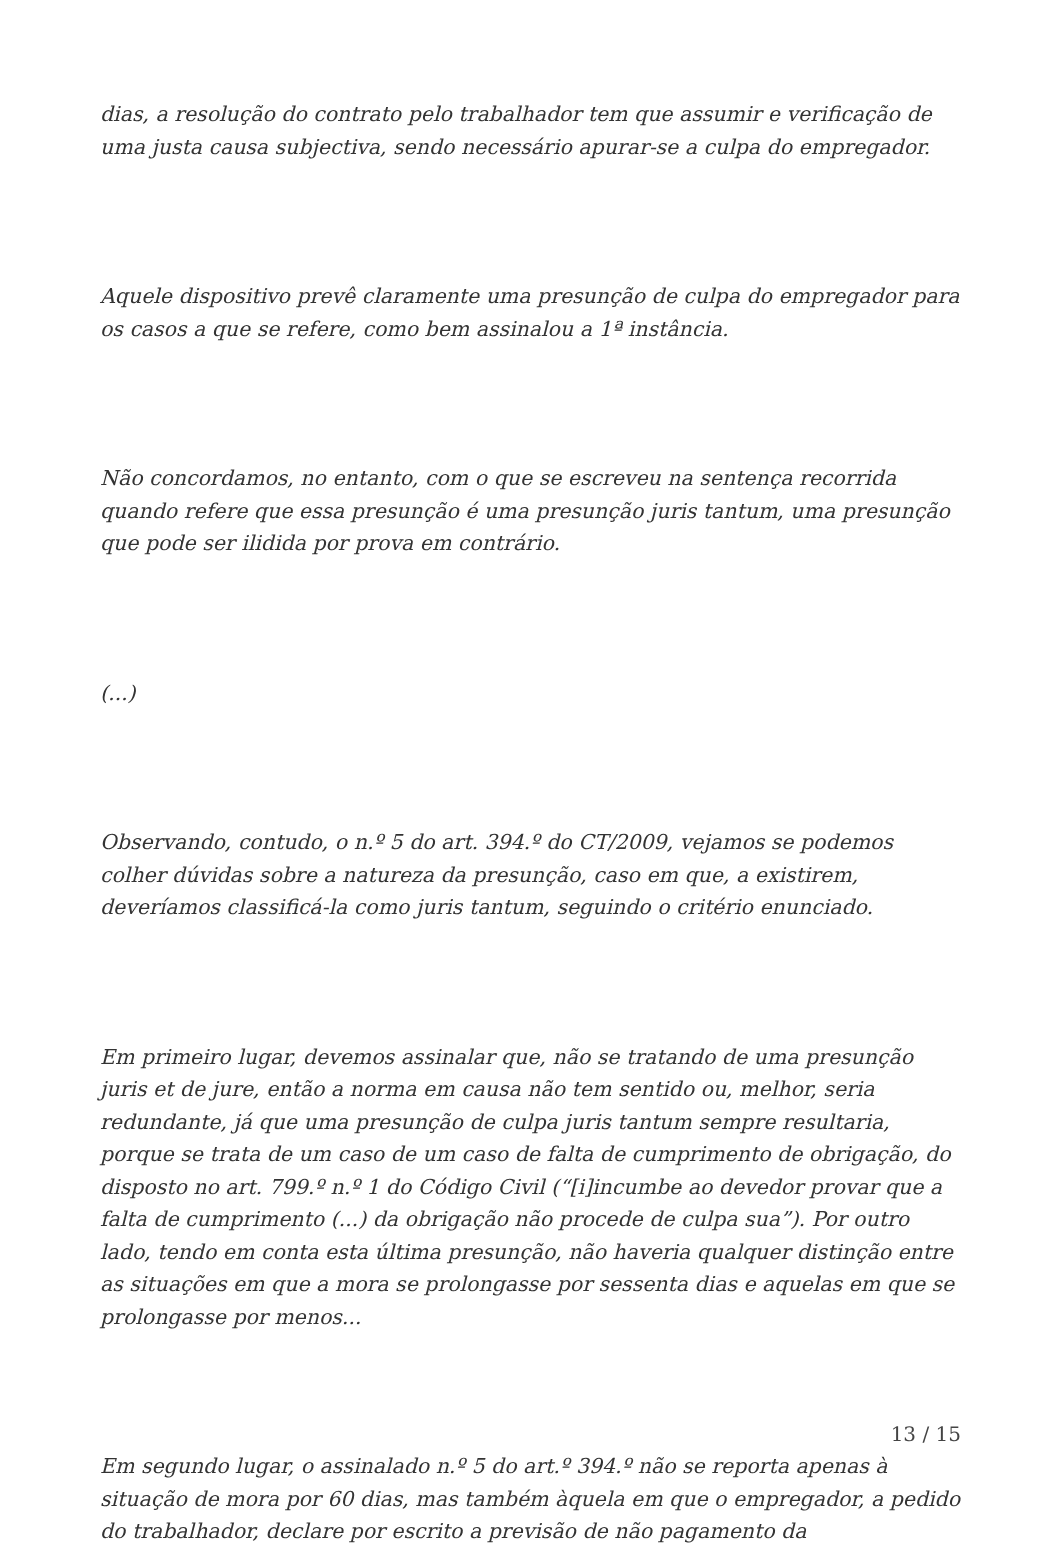dias, a resolução do contrato pelo trabalhador tem que assumir e verificação de uma justa causa subjectiva, sendo necessário apurar-se a culpa do empregador.
Aquele dispositivo prevê claramente uma presunção de culpa do empregador para os casos a que se refere, como bem assinalou a 1ª instância.
Não concordamos, no entanto, com o que se escreveu na sentença recorrida quando refere que essa presunção é uma presunção juris tantum, uma presunção que pode ser ilidida por prova em contrário.
(...)
Observando, contudo, o n.º 5 do art. 394.º do CT/2009, vejamos se podemos colher dúvidas sobre a natureza da presunção, caso em que, a existirem, deveríamos classificá-la como juris tantum, seguindo o critério enunciado.
Em primeiro lugar, devemos assinalar que, não se tratando de uma presunção juris et de jure, então a norma em causa não tem sentido ou, melhor, seria redundante, já que uma presunção de culpa juris tantum sempre resultaria, porque se trata de um caso de um caso de falta de cumprimento de obrigação, do disposto no art. 799.º n.º 1 do Código Civil (“[i]incumbe ao devedor provar que a falta de cumprimento (...) da obrigação não procede de culpa sua”). Por outro lado, tendo em conta esta última presunção, não haveria qualquer distinção entre as situações em que a mora se prolongasse por sessenta dias e aquelas em que se prolongasse por menos...
Em segundo lugar, o assinalado n.º 5 do art.º 394.º não se reporta apenas à situação de mora por 60 dias, mas também àquela em que o empregador, a pedido do trabalhador, declare por escrito a previsão de não pagamento da
13 / 15